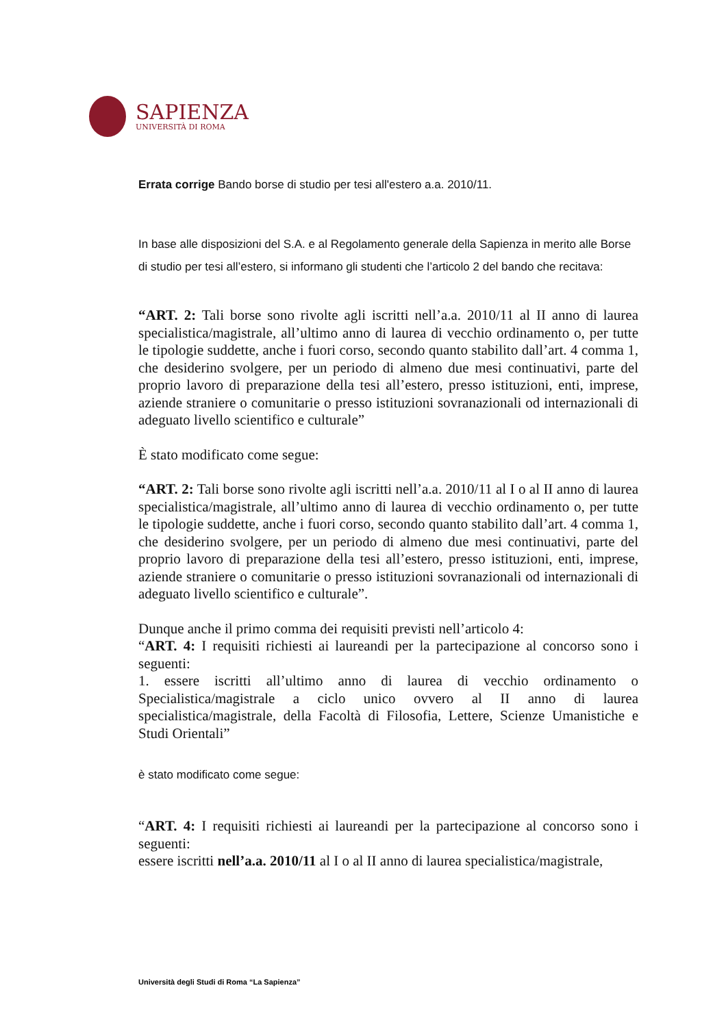SAPIENZA
UNIVERSITÀ DI ROMA
Errata corrige Bando borse di studio per tesi all'estero a.a. 2010/11.
In base alle disposizioni del S.A. e al Regolamento generale della Sapienza in merito alle Borse di studio per tesi all’estero, si informano gli studenti che l’articolo 2 del bando che recitava:
“ART. 2: Tali borse sono rivolte agli iscritti nell’a.a. 2010/11 al II anno di laurea specialistica/magistrale, all’ultimo anno di laurea di vecchio ordinamento o, per tutte le tipologie suddette, anche i fuori corso, secondo quanto stabilito dall’art. 4 comma 1, che desiderino svolgere, per un periodo di almeno due mesi continuativi, parte del proprio lavoro di preparazione della tesi all’estero, presso istituzioni, enti, imprese, aziende straniere o comunitarie o presso istituzioni sovranazionali od internazionali di adeguato livello scientifico e culturale”
È stato modificato come segue:
“ART. 2: Tali borse sono rivolte agli iscritti nell’a.a. 2010/11 al I o al II anno di laurea specialistica/magistrale, all’ultimo anno di laurea di vecchio ordinamento o, per tutte le tipologie suddette, anche i fuori corso, secondo quanto stabilito dall’art. 4 comma 1, che desiderino svolgere, per un periodo di almeno due mesi continuativi, parte del proprio lavoro di preparazione della tesi all’estero, presso istituzioni, enti, imprese, aziende straniere o comunitarie o presso istituzioni sovranazionali od internazionali di adeguato livello scientifico e culturale”.
Dunque anche il primo comma dei requisiti previsti nell’articolo 4:
“ART. 4: I requisiti richiesti ai laureandi per la partecipazione al concorso sono i seguenti:
1. essere iscritti all’ultimo anno di laurea di vecchio ordinamento o Specialistica/magistrale a ciclo unico ovvero al II anno di laurea specialistica/magistrale, della Facoltà di Filosofia, Lettere, Scienze Umanistiche e Studi Orientali”
è stato modificato come segue:
“ART. 4: I requisiti richiesti ai laureandi per la partecipazione al concorso sono i seguenti:
essere iscritti nell’a.a. 2010/11 al I o al II anno di laurea specialistica/magistrale,
Università degli Studi di Roma “La Sapienza”